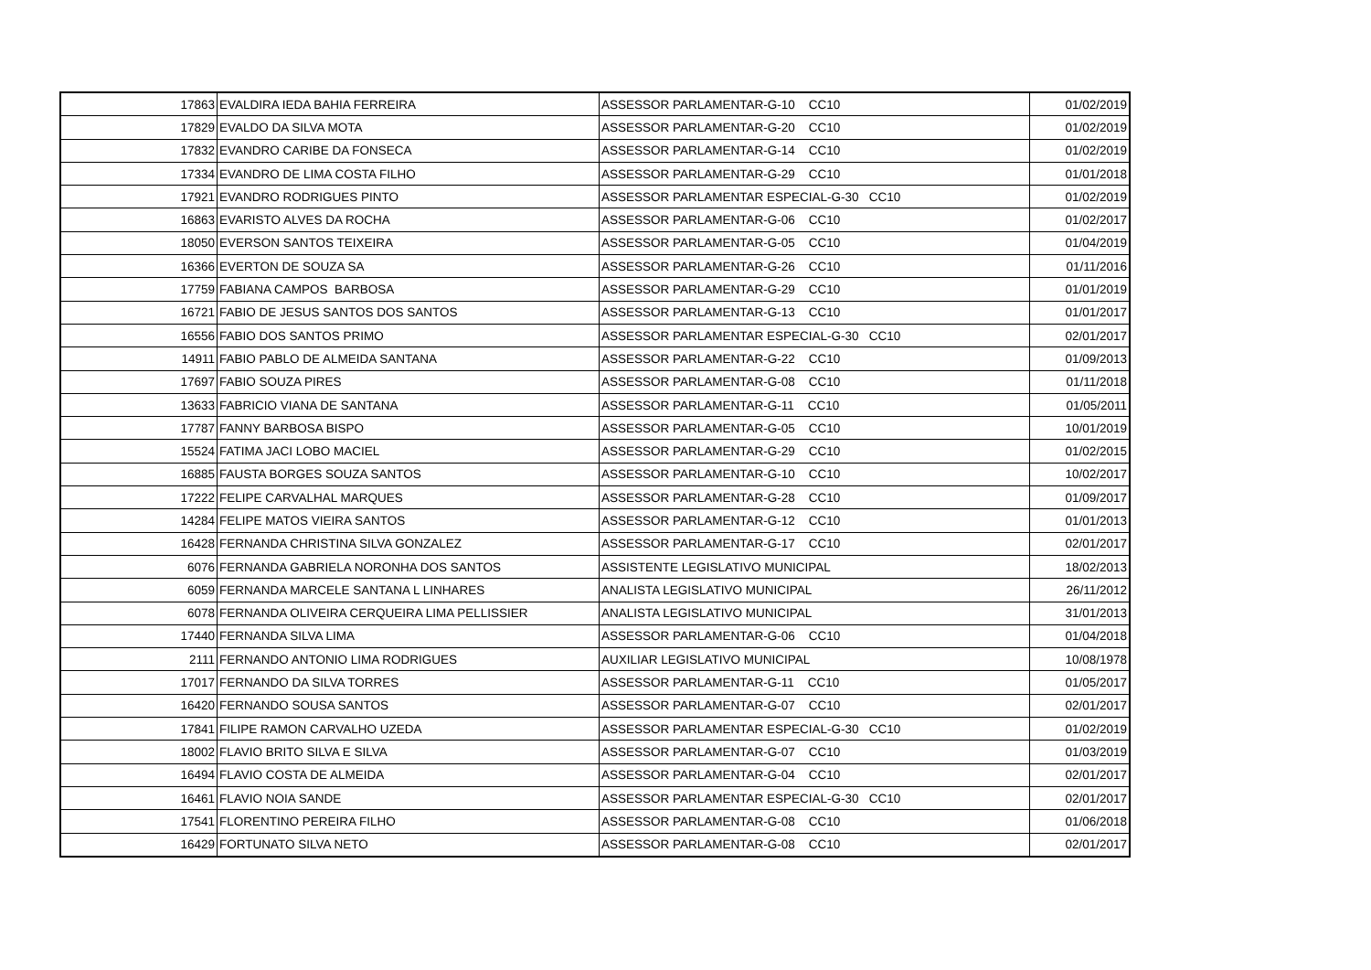| 17863 | EVALDIRA IEDA BAHIA FERREIRA | ASSESSOR PARLAMENTAR-G-10 CC10 | 01/02/2019 |
| 17829 | EVALDO DA SILVA MOTA | ASSESSOR PARLAMENTAR-G-20 CC10 | 01/02/2019 |
| 17832 | EVANDRO CARIBE DA FONSECA | ASSESSOR PARLAMENTAR-G-14 CC10 | 01/02/2019 |
| 17334 | EVANDRO DE LIMA COSTA FILHO | ASSESSOR PARLAMENTAR-G-29 CC10 | 01/01/2018 |
| 17921 | EVANDRO RODRIGUES PINTO | ASSESSOR PARLAMENTAR ESPECIAL-G-30 CC10 | 01/02/2019 |
| 16863 | EVARISTO ALVES DA ROCHA | ASSESSOR PARLAMENTAR-G-06 CC10 | 01/02/2017 |
| 18050 | EVERSON SANTOS TEIXEIRA | ASSESSOR PARLAMENTAR-G-05 CC10 | 01/04/2019 |
| 16366 | EVERTON DE SOUZA SA | ASSESSOR PARLAMENTAR-G-26 CC10 | 01/11/2016 |
| 17759 | FABIANA CAMPOS BARBOSA | ASSESSOR PARLAMENTAR-G-29 CC10 | 01/01/2019 |
| 16721 | FABIO DE JESUS SANTOS DOS SANTOS | ASSESSOR PARLAMENTAR-G-13 CC10 | 01/01/2017 |
| 16556 | FABIO DOS SANTOS PRIMO | ASSESSOR PARLAMENTAR ESPECIAL-G-30 CC10 | 02/01/2017 |
| 14911 | FABIO PABLO DE ALMEIDA SANTANA | ASSESSOR PARLAMENTAR-G-22 CC10 | 01/09/2013 |
| 17697 | FABIO SOUZA PIRES | ASSESSOR PARLAMENTAR-G-08 CC10 | 01/11/2018 |
| 13633 | FABRICIO VIANA DE SANTANA | ASSESSOR PARLAMENTAR-G-11 CC10 | 01/05/2011 |
| 17787 | FANNY BARBOSA BISPO | ASSESSOR PARLAMENTAR-G-05 CC10 | 10/01/2019 |
| 15524 | FATIMA JACI LOBO MACIEL | ASSESSOR PARLAMENTAR-G-29 CC10 | 01/02/2015 |
| 16885 | FAUSTA BORGES SOUZA SANTOS | ASSESSOR PARLAMENTAR-G-10 CC10 | 10/02/2017 |
| 17222 | FELIPE CARVALHAL MARQUES | ASSESSOR PARLAMENTAR-G-28 CC10 | 01/09/2017 |
| 14284 | FELIPE MATOS VIEIRA SANTOS | ASSESSOR PARLAMENTAR-G-12 CC10 | 01/01/2013 |
| 16428 | FERNANDA CHRISTINA SILVA GONZALEZ | ASSESSOR PARLAMENTAR-G-17 CC10 | 02/01/2017 |
| 6076 | FERNANDA GABRIELA NORONHA DOS SANTOS | ASSISTENTE LEGISLATIVO MUNICIPAL | 18/02/2013 |
| 6059 | FERNANDA MARCELE SANTANA L LINHARES | ANALISTA LEGISLATIVO MUNICIPAL | 26/11/2012 |
| 6078 | FERNANDA OLIVEIRA CERQUEIRA LIMA PELLISSIER | ANALISTA LEGISLATIVO MUNICIPAL | 31/01/2013 |
| 17440 | FERNANDA SILVA LIMA | ASSESSOR PARLAMENTAR-G-06 CC10 | 01/04/2018 |
| 2111 | FERNANDO ANTONIO LIMA RODRIGUES | AUXILIAR LEGISLATIVO MUNICIPAL | 10/08/1978 |
| 17017 | FERNANDO DA SILVA TORRES | ASSESSOR PARLAMENTAR-G-11 CC10 | 01/05/2017 |
| 16420 | FERNANDO SOUSA SANTOS | ASSESSOR PARLAMENTAR-G-07 CC10 | 02/01/2017 |
| 17841 | FILIPE RAMON CARVALHO UZEDA | ASSESSOR PARLAMENTAR ESPECIAL-G-30 CC10 | 01/02/2019 |
| 18002 | FLAVIO BRITO SILVA E SILVA | ASSESSOR PARLAMENTAR-G-07 CC10 | 01/03/2019 |
| 16494 | FLAVIO COSTA DE ALMEIDA | ASSESSOR PARLAMENTAR-G-04 CC10 | 02/01/2017 |
| 16461 | FLAVIO NOIA SANDE | ASSESSOR PARLAMENTAR ESPECIAL-G-30 CC10 | 02/01/2017 |
| 17541 | FLORENTINO PEREIRA FILHO | ASSESSOR PARLAMENTAR-G-08 CC10 | 01/06/2018 |
| 16429 | FORTUNATO SILVA NETO | ASSESSOR PARLAMENTAR-G-08 CC10 | 02/01/2017 |